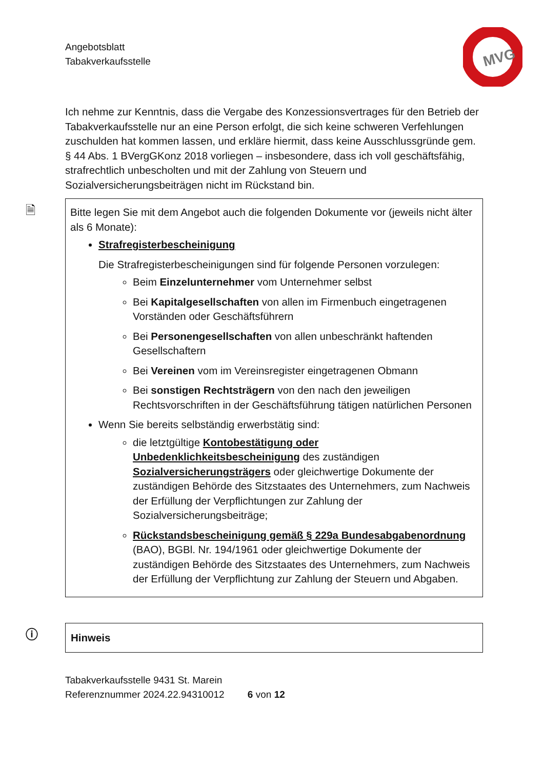Angebotsblatt
Tabakverkaufsstelle
MVG
Ich nehme zur Kenntnis, dass die Vergabe des Konzessionsvertrages für den Betrieb der Tabakverkaufsstelle nur an eine Person erfolgt, die sich keine schweren Verfehlungen zuschulden hat kommen lassen, und erkläre hiermit, dass keine Ausschlussgründe gem. § 44 Abs. 1 BVergGKonz 2018 vorliegen – insbesondere, dass ich voll geschäftsfähig, strafrechtlich unbescholten und mit der Zahlung von Steuern und Sozialversicherungsbeiträgen nicht im Rückstand bin.
🗎 Bitte legen Sie mit dem Angebot auch die folgenden Dokumente vor (jeweils nicht älter als 6 Monate):
Strafregisterbescheinigung
Die Strafregisterbescheinigungen sind für folgende Personen vorzulegen:
Beim Einzelunternehmer vom Unternehmer selbst
Bei Kapitalgesellschaften von allen im Firmenbuch eingetragenen Vorständen oder Geschäftsführern
Bei Personengesellschaften von allen unbeschränkt haftenden Gesellschaftern
Bei Vereinen vom im Vereinsregister eingetragenen Obmann
Bei sonstigen Rechtsträgern von den nach den jeweiligen Rechtsvorschriften in der Geschäftsführung tätigen natürlichen Personen
Wenn Sie bereits selbständig erwerbstätig sind:
die letztgültige Kontobestätigung oder Unbedenklichkeitsbescheinigung des zuständigen Sozialversicherungsträgers oder gleichwertige Dokumente der zuständigen Behörde des Sitzstaates des Unternehmers, zum Nachweis der Erfüllung der Verpflichtungen zur Zahlung der Sozialversicherungsbeiträge;
Rückstandsbescheinigung gemäß § 229a Bundesabgabenordnung (BAO), BGBl. Nr. 194/1961 oder gleichwertige Dokumente der zuständigen Behörde des Sitzstaates des Unternehmers, zum Nachweis der Erfüllung der Verpflichtung zur Zahlung der Steuern und Abgaben.
ⓘ Hinweis
Tabakverkaufsstelle 9431 St. Marein
Referenznummer 2024.22.94310012 6 von 12